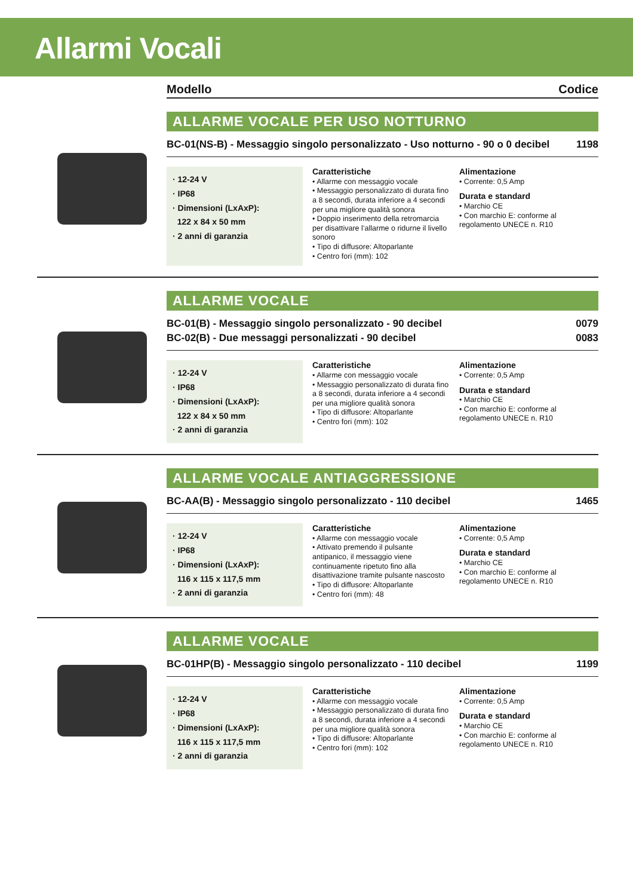Allarmi Vocali
Modello Codice
ALLARME VOCALE PER USO NOTTURNO
BC-01(NS-B) - Messaggio singolo personalizzato - Uso notturno - 90 o 0 decibel 1198
· 12-24 V
· IP68
· Dimensioni (LxAxP):
122 x 84 x 50 mm
· 2 anni di garanzia
Caratteristiche
• Allarme con messaggio vocale
• Messaggio personalizzato di durata fino a 8 secondi, durata inferiore a 4 secondi per una migliore qualità sonora
• Doppio inserimento della retromarcia per disattivare l’allarme o ridurne il livello sonoro
• Tipo di diffusore: Altoparlante
• Centro fori (mm): 102
Alimentazione
• Corrente: 0,5 Amp
Durata e standard
• Marchio CE
• Con marchio E: conforme al regolamento UNECE n. R10
ALLARME VOCALE
BC-01(B) - Messaggio singolo personalizzato - 90 decibel 0079
BC-02(B) - Due messaggi personalizzati - 90 decibel 0083
· 12-24 V
· IP68
· Dimensioni (LxAxP):
122 x 84 x 50 mm
· 2 anni di garanzia
Caratteristiche
• Allarme con messaggio vocale
• Messaggio personalizzato di durata fino a 8 secondi, durata inferiore a 4 secondi per una migliore qualità sonora
• Tipo di diffusore: Altoparlante
• Centro fori (mm): 102
Alimentazione
• Corrente: 0,5 Amp
Durata e standard
• Marchio CE
• Con marchio E: conforme al regolamento UNECE n. R10
ALLARME VOCALE ANTIAGGRESSIONE
BC-AA(B) - Messaggio singolo personalizzato - 110 decibel 1465
· 12-24 V
· IP68
· Dimensioni (LxAxP):
116 x 115 x 117,5 mm
· 2 anni di garanzia
Caratteristiche
• Allarme con messaggio vocale
• Attivato premendo il pulsante antipanico, il messaggio viene continuamente ripetuto fino alla disattivazione tramite pulsante nascosto
• Tipo di diffusore: Altoparlante
• Centro fori (mm): 48
Alimentazione
• Corrente: 0,5 Amp
Durata e standard
• Marchio CE
• Con marchio E: conforme al regolamento UNECE n. R10
ALLARME VOCALE
BC-01HP(B) - Messaggio singolo personalizzato - 110 decibel 1199
· 12-24 V
· IP68
· Dimensioni (LxAxP):
116 x 115 x 117,5 mm
· 2 anni di garanzia
Caratteristiche
• Allarme con messaggio vocale
• Messaggio personalizzato di durata fino a 8 secondi, durata inferiore a 4 secondi per una migliore qualità sonora
• Tipo di diffusore: Altoparlante
• Centro fori (mm): 102
Alimentazione
• Corrente: 0,5 Amp
Durata e standard
• Marchio CE
• Con marchio E: conforme al regolamento UNECE n. R10